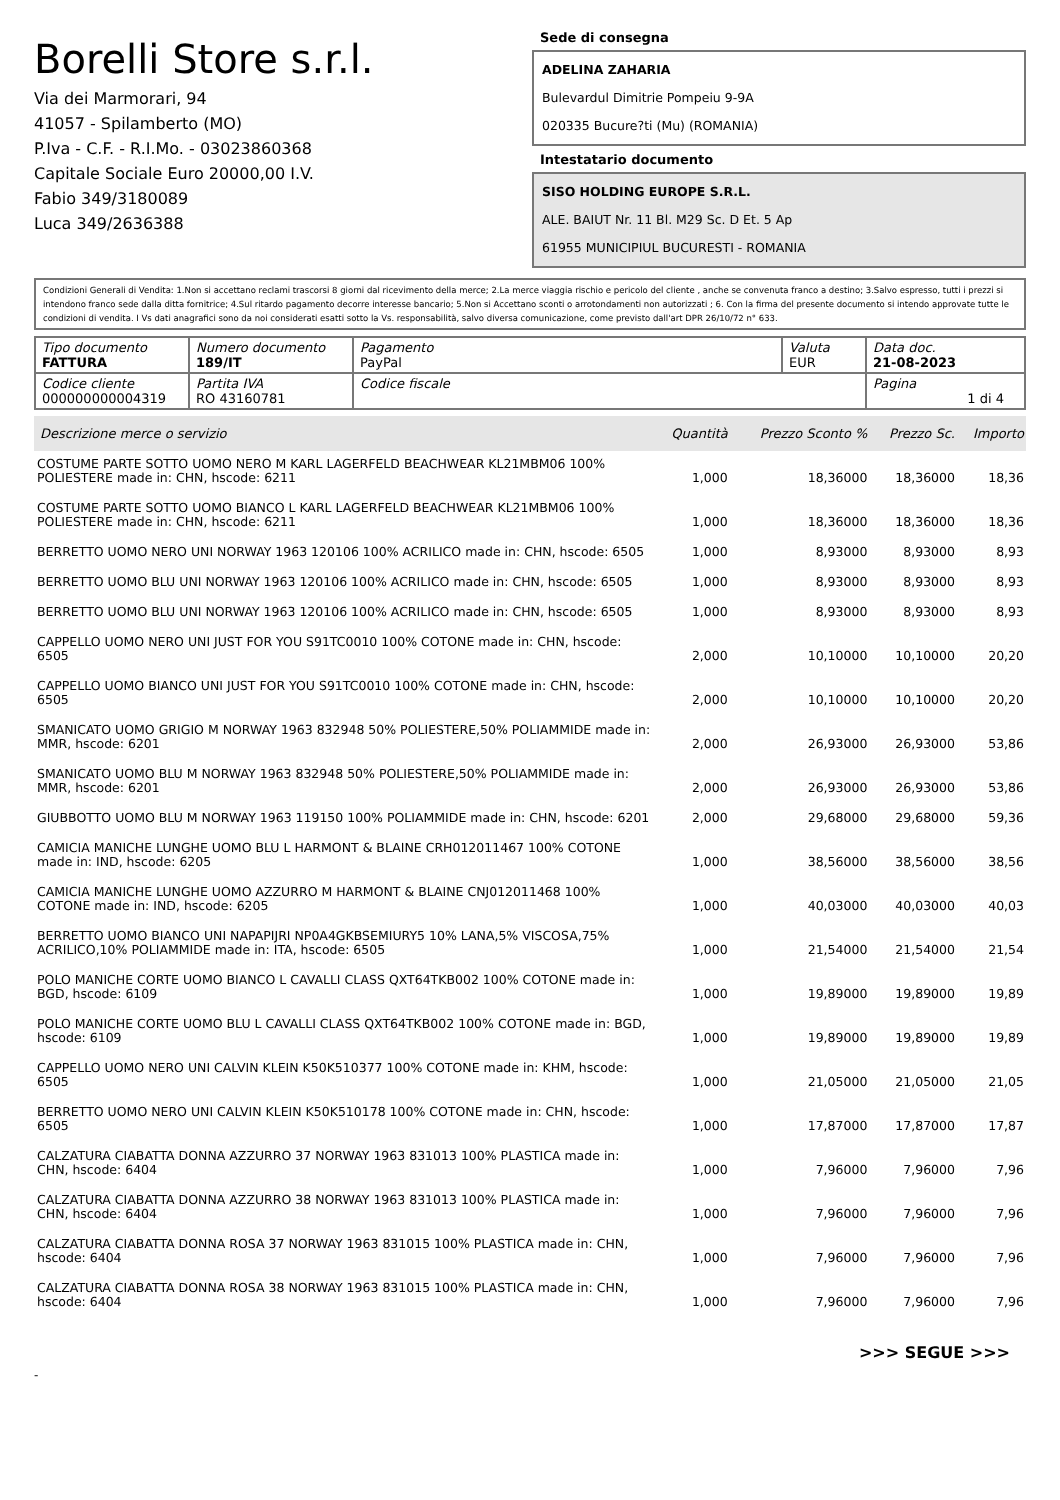Borelli Store s.r.l.
Via dei Marmorari, 94
41057 - Spilamberto (MO)
P.Iva - C.F. - R.I.Mo. - 03023860368
Capitale Sociale Euro 20000,00 I.V.
Fabio 349/3180089
Luca 349/2636388
Sede di consegna
ADELINA ZAHARIA
Bulevardul Dimitrie Pompeiu 9-9A
020335 Bucure?ti (Mu) (ROMANIA)
Intestatario documento
SISO HOLDING EUROPE S.R.L.
ALE. BAIUT Nr. 11 Bl. M29 Sc. D Et. 5 Ap
61955 MUNICIPIUL BUCURESTI - ROMANIA
Condizioni Generali di Vendita: 1.Non si accettano reclami trascorsi 8 giorni dal ricevimento della merce; 2.La merce viaggia rischio e pericolo del cliente , anche se convenuta franco a destino; 3.Salvo espresso, tutti i prezzi si intendono franco sede dalla ditta fornitrice; 4.Sul ritardo pagamento decorre interesse bancario; 5.Non si Accettano sconti o arrotondamenti non autorizzati ; 6. Con la firma del presente documento si intendo approvate tutte le condizioni di vendita. I Vs dati anagrafici sono da noi considerati esatti sotto la Vs. responsabilità, salvo diversa comunicazione, come previsto dall'art DPR 26/10/72 n° 633.
| Tipo documento FATTURA | Numero documento 189/IT | Pagamento PayPal | Valuta EUR | Data doc. 21-08-2023 |
| Codice cliente 000000000004319 | Partita IVA RO 43160781 | Codice fiscale | | Pagina 1 di 4 |
| Descrizione merce o servizio | Quantità | Prezzo Sconto % | Prezzo Sc. | Importo |
| --- | --- | --- | --- | --- |
| COSTUME PARTE SOTTO UOMO NERO M KARL LAGERFELD BEACHWEAR KL21MBM06 100% POLIESTERE made in: CHN, hscode: 6211 | 1,000 | 18,36000 | 18,36000 | 18,36 |
| COSTUME PARTE SOTTO UOMO BIANCO L KARL LAGERFELD BEACHWEAR KL21MBM06 100% POLIESTERE made in: CHN, hscode: 6211 | 1,000 | 18,36000 | 18,36000 | 18,36 |
| BERRETTO UOMO NERO UNI NORWAY 1963 120106 100% ACRILICO made in: CHN, hscode: 6505 | 1,000 | 8,93000 | 8,93000 | 8,93 |
| BERRETTO UOMO BLU UNI NORWAY 1963 120106 100% ACRILICO made in: CHN, hscode: 6505 | 1,000 | 8,93000 | 8,93000 | 8,93 |
| BERRETTO UOMO BLU UNI NORWAY 1963 120106 100% ACRILICO made in: CHN, hscode: 6505 | 1,000 | 8,93000 | 8,93000 | 8,93 |
| CAPPELLO UOMO NERO UNI JUST FOR YOU S91TC0010 100% COTONE made in: CHN, hscode: 6505 | 2,000 | 10,10000 | 10,10000 | 20,20 |
| CAPPELLO UOMO BIANCO UNI JUST FOR YOU S91TC0010 100% COTONE made in: CHN, hscode: 6505 | 2,000 | 10,10000 | 10,10000 | 20,20 |
| SMANICATO UOMO GRIGIO M NORWAY 1963 832948 50% POLIESTERE,50% POLIAMMIDE made in: MMR, hscode: 6201 | 2,000 | 26,93000 | 26,93000 | 53,86 |
| SMANICATO UOMO BLU M NORWAY 1963 832948 50% POLIESTERE,50% POLIAMMIDE made in: MMR, hscode: 6201 | 2,000 | 26,93000 | 26,93000 | 53,86 |
| GIUBBOTTO UOMO BLU M NORWAY 1963 119150 100% POLIAMMIDE made in: CHN, hscode: 6201 | 2,000 | 29,68000 | 29,68000 | 59,36 |
| CAMICIA MANICHE LUNGHE UOMO BLU L HARMONT & BLAINE CRH012011467 100% COTONE made in: IND, hscode: 6205 | 1,000 | 38,56000 | 38,56000 | 38,56 |
| CAMICIA MANICHE LUNGHE UOMO AZZURRO M HARMONT & BLAINE CNJ012011468 100% COTONE made in: IND, hscode: 6205 | 1,000 | 40,03000 | 40,03000 | 40,03 |
| BERRETTO UOMO BIANCO UNI NAPAPIJRI NP0A4GKBSEMIURY5 10% LANA,5% VISCOSA,75% ACRILICO,10% POLIAMMIDE made in: ITA, hscode: 6505 | 1,000 | 21,54000 | 21,54000 | 21,54 |
| POLO MANICHE CORTE UOMO BIANCO L CAVALLI CLASS QXT64TKB002 100% COTONE made in: BGD, hscode: 6109 | 1,000 | 19,89000 | 19,89000 | 19,89 |
| POLO MANICHE CORTE UOMO BLU L CAVALLI CLASS QXT64TKB002 100% COTONE made in: BGD, hscode: 6109 | 1,000 | 19,89000 | 19,89000 | 19,89 |
| CAPPELLO UOMO NERO UNI CALVIN KLEIN K50K510377 100% COTONE made in: KHM, hscode: 6505 | 1,000 | 21,05000 | 21,05000 | 21,05 |
| BERRETTO UOMO NERO UNI CALVIN KLEIN K50K510178 100% COTONE made in: CHN, hscode: 6505 | 1,000 | 17,87000 | 17,87000 | 17,87 |
| CALZATURA CIABATTA DONNA AZZURRO 37 NORWAY 1963 831013 100% PLASTICA made in: CHN, hscode: 6404 | 1,000 | 7,96000 | 7,96000 | 7,96 |
| CALZATURA CIABATTA DONNA AZZURRO 38 NORWAY 1963 831013 100% PLASTICA made in: CHN, hscode: 6404 | 1,000 | 7,96000 | 7,96000 | 7,96 |
| CALZATURA CIABATTA DONNA ROSA 37 NORWAY 1963 831015 100% PLASTICA made in: CHN, hscode: 6404 | 1,000 | 7,96000 | 7,96000 | 7,96 |
| CALZATURA CIABATTA DONNA ROSA 38 NORWAY 1963 831015 100% PLASTICA made in: CHN, hscode: 6404 | 1,000 | 7,96000 | 7,96000 | 7,96 |
>>> SEGUE >>>
-